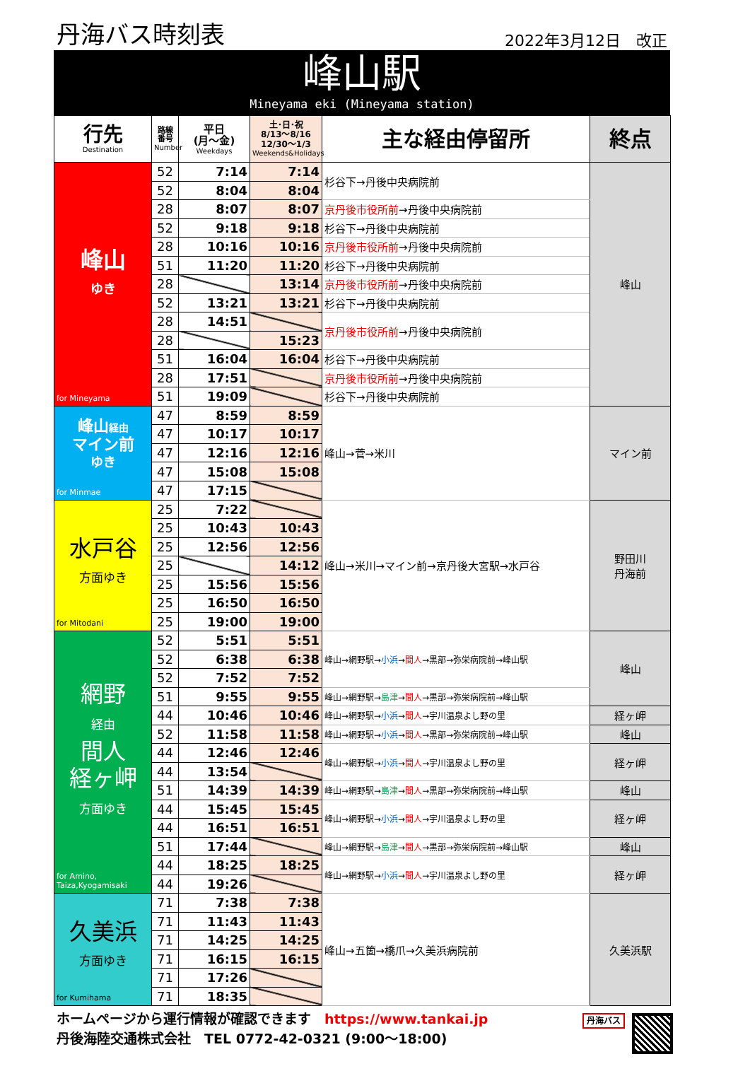丹海バス時刻表 2022年3月12日　改正
峰山駅
Mineyama eki (Mineyama station)
| 行先 Destination | 路線番号 Number | 平日 (月～金) Weekdays | 土･日･祝 8/13～8/16 12/30～1/3 Weekends&Holidays | 主な経由停留所 | 終点 |
| --- | --- | --- | --- | --- | --- |
| 峰山 ゆき for Mineyama | 52 | 7:14 | 7:14 | 杉谷下→丹後中央病院前 | 峰山 |
| | 52 | 8:04 | 8:04 | | |
| | 28 | 8:07 | 8:07 | 京丹後市役所前 →丹後中央病院前 | |
| | 52 | 9:18 | 9:18 | 杉谷下→丹後中央病院前 | |
| | 28 | 10:16 | 10:16 | 京丹後市役所前 →丹後中央病院前 | |
| | 51 | 11:20 | 11:20 | 杉谷下→丹後中央病院前 | |
| | 28 | | 13:14 | 京丹後市役所前 →丹後中央病院前 | |
| | 52 | 13:21 | 13:21 | 杉谷下→丹後中央病院前 | |
| | 28 | 14:51 | | 京丹後市役所前 →丹後中央病院前 | |
| | 28 | | 15:23 | | |
| | 51 | 16:04 | 16:04 | 杉谷下→丹後中央病院前 | |
| | 28 | 17:51 | | 京丹後市役所前 →丹後中央病院前 | |
| | 51 | 19:09 | | 杉谷下→丹後中央病院前 | |
| 峰山 経由 マイン前 ゆき for Minmae | 47 | 8:59 | 8:59 | 峰山→菅→米川 | マイン前 |
| | 47 | 10:17 | 10:17 | | |
| | 47 | 12:16 | 12:16 | | |
| | 47 | 15:08 | 15:08 | | |
| | 47 | 17:15 | | | |
| 水戸谷 方面ゆき for Mitodani | 25 | 7:22 | | 峰山→米川→マイン前→京丹後大宮駅→水戸谷 | 野田川 丹海前 |
| | 25 | 10:43 | 10:43 | | |
| | 25 | 12:56 | 12:56 | | |
| | 25 | | 14:12 | | |
| | 25 | 15:56 | 15:56 | | |
| | 25 | 16:50 | 16:50 | | |
| | 25 | 19:00 | 19:00 | | |
| 網野 経由 間人 経ヶ岬 方面ゆき for Amino, Taiza,Kyogamisaki | 52 | 5:51 | 5:51 | 峰山→網野駅→ 小浜 → 間人 →黒部→弥栄病院前→峰山駅 | 峰山 |
| | 52 | 6:38 | 6:38 | | |
| | 52 | 7:52 | 7:52 | | |
| | 51 | 9:55 | 9:55 | 峰山→網野駅→ 島津 → 間人 →黒部→弥栄病院前→峰山駅 | |
| | 44 | 10:46 | 10:46 | 峰山→網野駅→ 小浜 → 間人 →宇川温泉よし野の里 | 経ヶ岬 |
| | 52 | 11:58 | 11:58 | 峰山→網野駅→ 小浜 → 間人 →黒部→弥栄病院前→峰山駅 | 峰山 |
| | 44 | 12:46 | 12:46 | 峰山→網野駅→ 小浜 → 間人 →宇川温泉よし野の里 | 経ヶ岬 |
| | 44 | 13:54 | | | |
| | 51 | 14:39 | 14:39 | 峰山→網野駅→ 島津 → 間人 →黒部→弥栄病院前→峰山駅 | 峰山 |
| | 44 | 15:45 | 15:45 | 峰山→網野駅→ 小浜 → 間人 →宇川温泉よし野の里 | 経ヶ岬 |
| | 44 | 16:51 | 16:51 | | |
| | 51 | 17:44 | | 峰山→網野駅→ 島津 → 間人 →黒部→弥栄病院前→峰山駅 | 峰山 |
| | 44 | 18:25 | 18:25 | 峰山→網野駅→ 小浜 → 間人 →宇川温泉よし野の里 | 経ヶ岬 |
| | 44 | 19:26 | | | |
| 久美浜 方面ゆき for Kumihama | 71 | 7:38 | 7:38 | 峰山→五箇→橋爪→久美浜病院前 | 久美浜駅 |
| | 71 | 11:43 | 11:43 | | |
| | 71 | 14:25 | 14:25 | | |
| | 71 | 16:15 | 16:15 | | |
| | 71 | 17:26 | | | |
| | 71 | 18:35 | | | |
ホームページから運行情報が確認できます　https://www.tankai.jp
丹後海陸交通株式会社　TEL 0772-42-0321 (9:00～18:00)
丹海バス